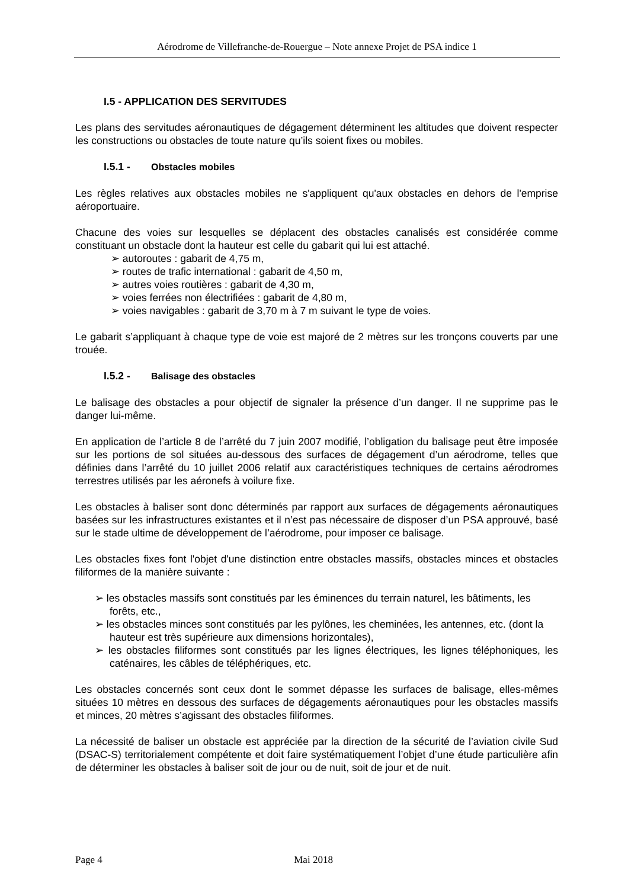Aérodrome de Villefranche-de-Rouergue – Note annexe Projet de PSA indice 1
I.5 - APPLICATION DES SERVITUDES
Les plans des servitudes aéronautiques de dégagement déterminent les altitudes que doivent respecter les constructions ou obstacles de toute nature qu’ils soient fixes ou mobiles.
I.5.1 - Obstacles mobiles
Les règles relatives aux obstacles mobiles ne s'appliquent qu'aux obstacles en dehors de l'emprise aéroportuaire.
Chacune des voies sur lesquelles se déplacent des obstacles canalisés est considérée comme constituant un obstacle dont la hauteur est celle du gabarit qui lui est attaché.
➢ autoroutes : gabarit de 4,75 m,
➢ routes de trafic international : gabarit de 4,50 m,
➢ autres voies routières : gabarit de 4,30 m,
➢ voies ferrées non électrifiées : gabarit de 4,80 m,
➢ voies navigables : gabarit de 3,70 m à 7 m suivant le type de voies.
Le gabarit s’appliquant à chaque type de voie est majoré de 2 mètres sur les tronçons couverts par une trouée.
I.5.2 - Balisage des obstacles
Le balisage des obstacles a pour objectif de signaler la présence d’un danger. Il ne supprime pas le danger lui-même.
En application de l’article 8 de l’arrêté du 7 juin 2007 modifié, l’obligation du balisage peut être imposée sur les portions de sol situées au-dessous des surfaces de dégagement d’un aérodrome, telles que définies dans l’arrêté du 10 juillet 2006 relatif aux caractéristiques techniques de certains aérodromes terrestres utilisés par les aéronefs à voilure fixe.
Les obstacles à baliser sont donc déterminés par rapport aux surfaces de dégagements aéronautiques basées sur les infrastructures existantes et il n’est pas nécessaire de disposer d’un PSA approuvé, basé sur le stade ultime de développement de l’aérodrome, pour imposer ce balisage.
Les obstacles fixes font l'objet d'une distinction entre obstacles massifs, obstacles minces et obstacles filiformes de la manière suivante :
➢ les obstacles massifs sont constitués par les éminences du terrain naturel, les bâtiments, les forêts, etc.,
➢ les obstacles minces sont constitués par les pylônes, les cheminées, les antennes, etc. (dont la hauteur est très supérieure aux dimensions horizontales),
➢ les obstacles filiformes sont constitués par les lignes électriques, les lignes téléphoniques, les caténaires, les câbles de téléphériques, etc.
Les obstacles concernés sont ceux dont le sommet dépasse les surfaces de balisage, elles-mêmes situées 10 mètres en dessous des surfaces de dégagements aéronautiques pour les obstacles massifs et minces, 20 mètres s’agissant des obstacles filiformes.
La nécessité de baliser un obstacle est appréciée par la direction de la sécurité de l’aviation civile Sud (DSAC-S) territorialement compétente et doit faire systématiquement l’objet d’une étude particulière afin de déterminer les obstacles à baliser soit de jour ou de nuit, soit de jour et de nuit.
Page 4 Mai 2018